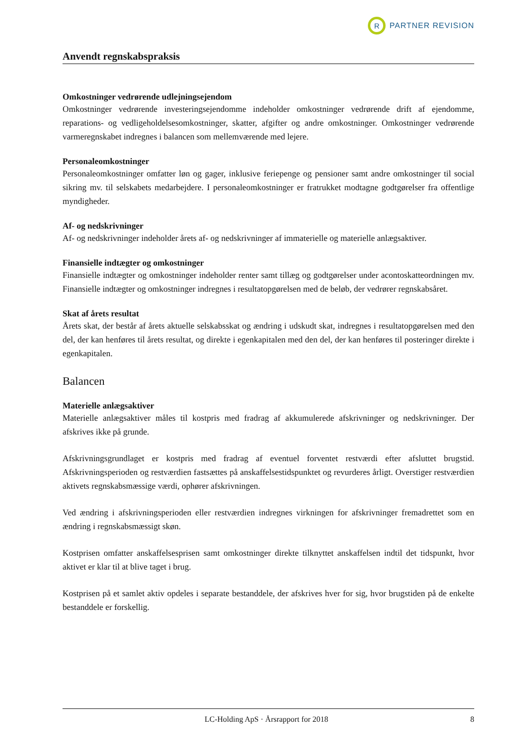R
PARTNER REVISION
Anvendt regnskabspraksis
Omkostninger vedrørende udlejningsejendom
Omkostninger vedrørende investeringsejendomme indeholder omkostninger vedrørende drift af ejendomme, reparations- og vedligeholdelsesomkostninger, skatter, afgifter og andre omkostninger. Omkostninger vedrørende varmeregnskabet indregnes i balancen som mellemværende med lejere.
Personaleomkostninger
Personaleomkostninger omfatter løn og gager, inklusive feriepenge og pensioner samt andre omkostninger til social sikring mv. til selskabets medarbejdere. I personaleomkostninger er fratrukket modtagne godtgørelser fra offentlige myndigheder.
Af- og nedskrivninger
Af- og nedskrivninger indeholder årets af- og nedskrivninger af immaterielle og materielle anlægsaktiver.
Finansielle indtægter og omkostninger
Finansielle indtægter og omkostninger indeholder renter samt tillæg og godtgørelser under acontoskatteordningen mv. Finansielle indtægter og omkostninger indregnes i resultatopgørelsen med de beløb, der vedrører regnskabsåret.
Skat af årets resultat
Årets skat, der består af årets aktuelle selskabsskat og ændring i udskudt skat, indregnes i resultatopgørelsen med den del, der kan henføres til årets resultat, og direkte i egenkapitalen med den del, der kan henføres til posteringer direkte i egenkapitalen.
Balancen
Materielle anlægsaktiver
Materielle anlægsaktiver måles til kostpris med fradrag af akkumulerede afskrivninger og nedskrivninger. Der afskrives ikke på grunde.
Afskrivningsgrundlaget er kostpris med fradrag af eventuel forventet restværdi efter afsluttet brugstid. Afskrivningsperioden og restværdien fastsættes på anskaffelsestidspunktet og revurderes årligt. Overstiger restværdien aktivets regnskabsmæssige værdi, ophører afskrivningen.
Ved ændring i afskrivningsperioden eller restværdien indregnes virkningen for afskrivninger fremadrettet som en ændring i regnskabsmæssigt skøn.
Kostprisen omfatter anskaffelsesprisen samt omkostninger direkte tilknyttet anskaffelsen indtil det tidspunkt, hvor aktivet er klar til at blive taget i brug.
Kostprisen på et samlet aktiv opdeles i separate bestanddele, der afskrives hver for sig, hvor brugstiden på de enkelte bestanddele er forskellig.
LC-Holding ApS · Årsrapport for 2018 8